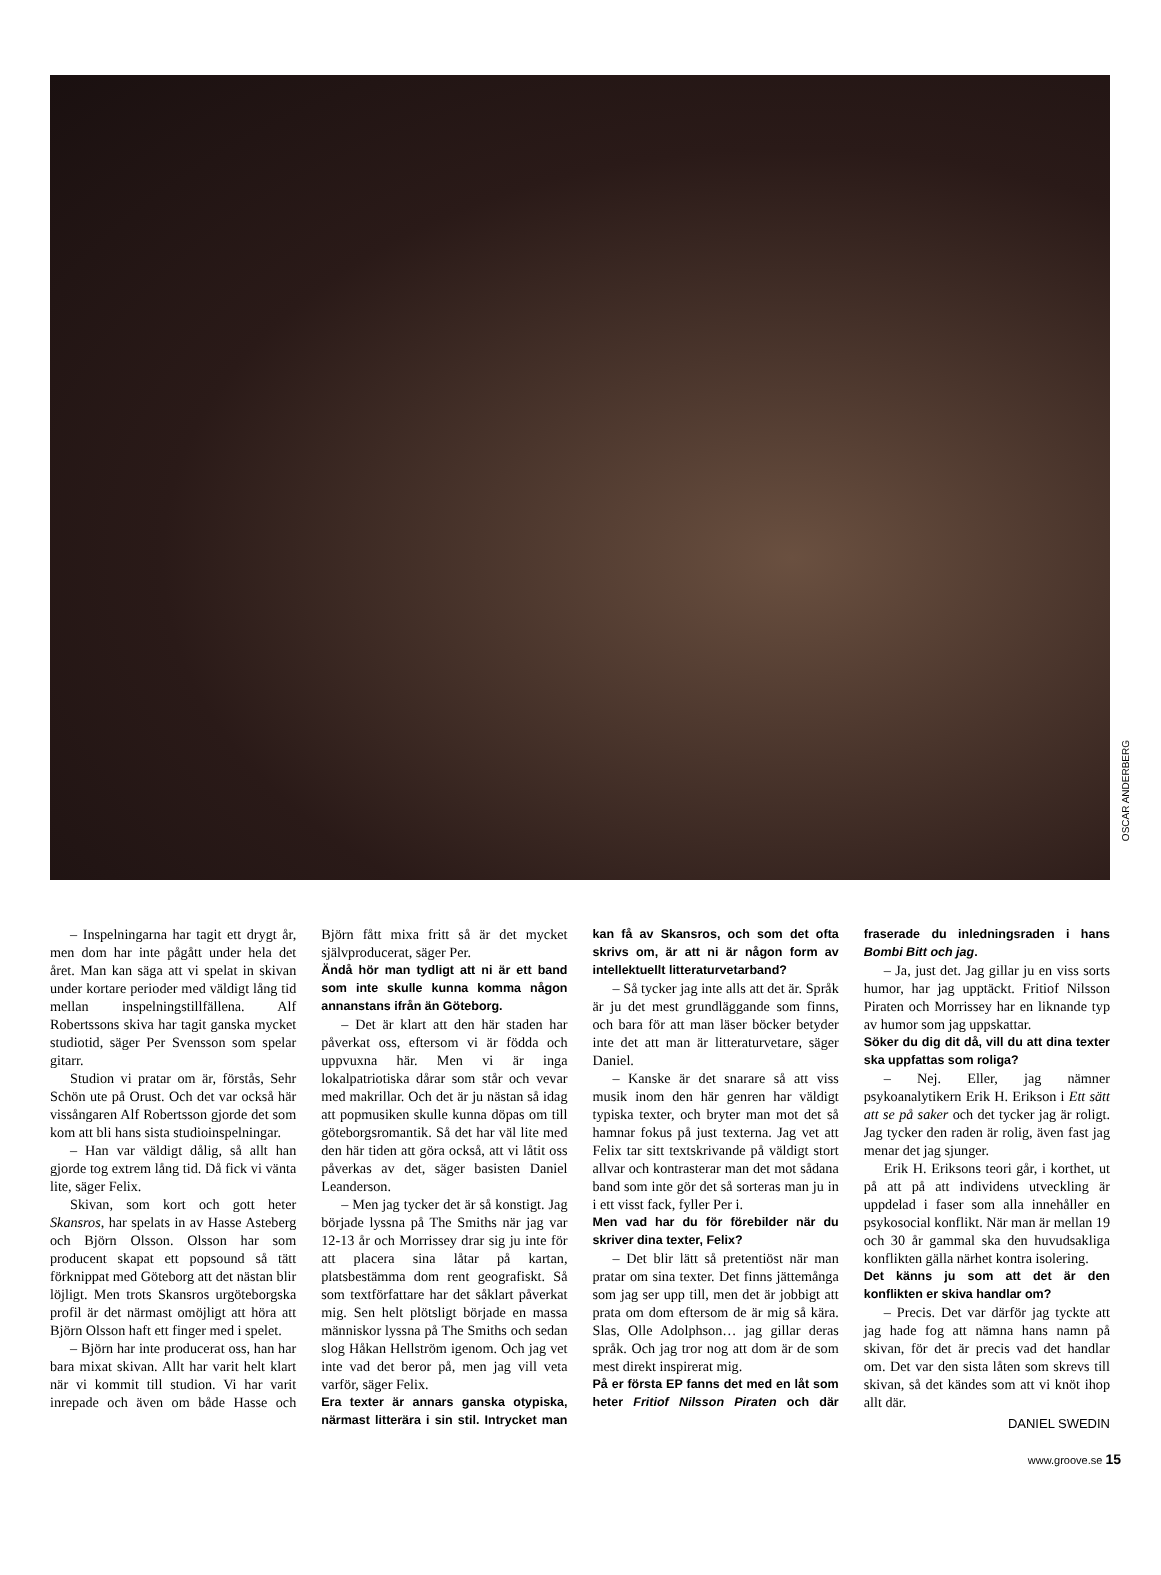OSCAR ANDERBERG
– Inspelningarna har tagit ett drygt år, men dom har inte pågått under hela det året. Man kan säga att vi spelat in skivan under kortare perioder med väldigt lång tid mellan inspelningstillfällena. Alf Robertssons skiva har tagit ganska mycket studiotid, säger Per Svensson som spelar gitarr.
Studion vi pratar om är, förstås, Sehr Schön ute på Orust. Och det var också här vissångaren Alf Robertsson gjorde det som kom att bli hans sista studioinspelningar.
– Han var väldigt dålig, så allt han gjorde tog extrem lång tid. Då fick vi vänta lite, säger Felix.
Skivan, som kort och gott heter Skansros, har spelats in av Hasse Asteberg och Björn Olsson. Olsson har som producent skapat ett popsound så tätt förknippat med Göteborg att det nästan blir löjligt. Men trots Skansros urgöteborgska profil är det närmast omöjligt att höra att Björn Olsson haft ett finger med i spelet.
– Björn har inte producerat oss, han har bara mixat skivan. Allt har varit helt klart när vi kommit till studion. Vi har varit inrepade och även om både Hasse och Björn fått mixa fritt så är det mycket självproducerat, säger Per.
Ändå hör man tydligt att ni är ett band som inte skulle kunna komma någon annanstans ifrån än Göteborg.
– Det är klart att den här staden har påverkat oss, eftersom vi är födda och uppvuxna här. Men vi är inga lokalpatriotiska dårar som står och vevar med makrillar. Och det är ju nästan så idag att popmusiken skulle kunna döpas om till göteborgsromantik. Så det har väl lite med den här tiden att göra också, att vi låtit oss påverkas av det, säger basisten Daniel Leanderson.
– Men jag tycker det är så konstigt. Jag började lyssna på The Smiths när jag var 12-13 år och Morrissey drar sig ju inte för att placera sina låtar på kartan, platsbestämma dom rent geografiskt. Så som textförfattare har det såklart påverkat mig. Sen helt plötsligt började en massa människor lyssna på The Smiths och sedan slog Håkan Hellström igenom. Och jag vet inte vad det beror på, men jag vill veta varför, säger Felix.
Era texter är annars ganska otypiska, närmast litterära i sin stil. Intrycket man kan få av Skansros, och som det ofta skrivs om, är att ni är någon form av intellektuellt litteraturvetarband?
– Så tycker jag inte alls att det är. Språk är ju det mest grundläggande som finns, och bara för att man läser böcker betyder inte det att man är litteraturvetare, säger Daniel.
– Kanske är det snarare så att viss musik inom den här genren har väldigt typiska texter, och bryter man mot det så hamnar fokus på just texterna. Jag vet att Felix tar sitt textskrivande på väldigt stort allvar och kontrasterar man det mot sådana band som inte gör det så sorteras man ju in i ett visst fack, fyller Per i.
Men vad har du för förebilder när du skriver dina texter, Felix?
– Det blir lätt så pretentiöst när man pratar om sina texter. Det finns jättemånga som jag ser upp till, men det är jobbigt att prata om dom eftersom de är mig så kära. Slas, Olle Adolphson… jag gillar deras språk. Och jag tror nog att dom är de som mest direkt inspirerat mig.
På er första EP fanns det med en låt som heter Fritiof Nilsson Piraten och där fraserade du inledningsraden i hans Bombi Bitt och jag.
– Ja, just det. Jag gillar ju en viss sorts humor, har jag upptäckt. Fritiof Nilsson Piraten och Morrissey har en liknande typ av humor som jag uppskattar.
Söker du dig dit då, vill du att dina texter ska uppfattas som roliga?
– Nej. Eller, jag nämner psykoanalytikern Erik H. Erikson i Ett sätt att se på saker och det tycker jag är roligt. Jag tycker den raden är rolig, även fast jag menar det jag sjunger.
Erik H. Eriksons teori går, i korthet, ut på att på att individens utveckling är uppdelad i faser som alla innehåller en psykosocial konflikt. När man är mellan 19 och 30 år gammal ska den huvudsakliga konflikten gälla närhet kontra isolering.
Det känns ju som att det är den konflikten er skiva handlar om?
– Precis. Det var därför jag tyckte att jag hade fog att nämna hans namn på skivan, för det är precis vad det handlar om. Det var den sista låten som skrevs till skivan, så det kändes som att vi knöt ihop allt där.
DANIEL SWEDIN
www.groove.se 15